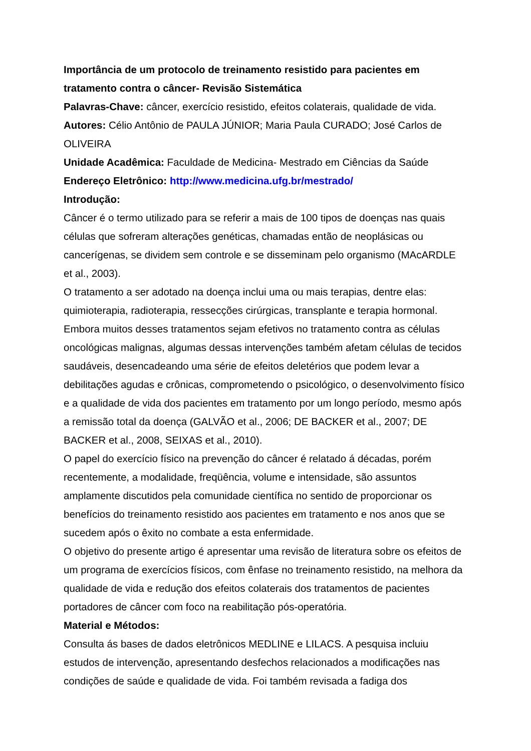Importância de um protocolo de treinamento resistido para pacientes em tratamento contra o câncer- Revisão Sistemática
Palavras-Chave: câncer, exercício resistido, efeitos colaterais, qualidade de vida.
Autores: Célio Antônio de PAULA JÚNIOR; Maria Paula CURADO; José Carlos de OLIVEIRA
Unidade Acadêmica: Faculdade de Medicina- Mestrado em Ciências da Saúde
Endereço Eletrônico: http://www.medicina.ufg.br/mestrado/
Introdução:
Câncer é o termo utilizado para se referir a mais de 100 tipos de doenças nas quais células que sofreram alterações genéticas, chamadas então de neoplásicas ou cancerígenas, se dividem sem controle e se disseminam pelo organismo (MAcARDLE et al., 2003).
O tratamento a ser adotado na doença inclui uma ou mais terapias, dentre elas: quimioterapia, radioterapia, ressecções cirúrgicas, transplante e terapia hormonal. Embora muitos desses tratamentos sejam efetivos no tratamento contra as células oncológicas malignas, algumas dessas intervenções também afetam células de tecidos saudáveis, desencadeando uma série de efeitos deletérios que podem levar a debilitações agudas e crônicas, comprometendo o psicológico, o desenvolvimento físico e a qualidade de vida dos pacientes em tratamento por um longo período, mesmo após a remissão total da doença (GALVÃO et al., 2006; DE BACKER et al., 2007; DE BACKER et al., 2008, SEIXAS et al., 2010).
O papel do exercício físico na prevenção do câncer é relatado á décadas, porém recentemente, a modalidade, freqüência, volume e intensidade, são assuntos amplamente discutidos pela comunidade científica no sentido de proporcionar os benefícios do treinamento resistido aos pacientes em tratamento e nos anos que se sucedem após o êxito no combate a esta enfermidade.
O objetivo do presente artigo é apresentar uma revisão de literatura sobre os efeitos de um programa de exercícios físicos, com ênfase no treinamento resistido, na melhora da qualidade de vida e redução dos efeitos colaterais dos tratamentos de pacientes portadores de câncer com foco na reabilitação pós-operatória.
Material e Métodos:
Consulta ás bases de dados eletrônicos MEDLINE e LILACS. A pesquisa incluiu estudos de intervenção, apresentando desfechos relacionados a modificações nas condições de saúde e qualidade de vida. Foi também revisada a fadiga dos